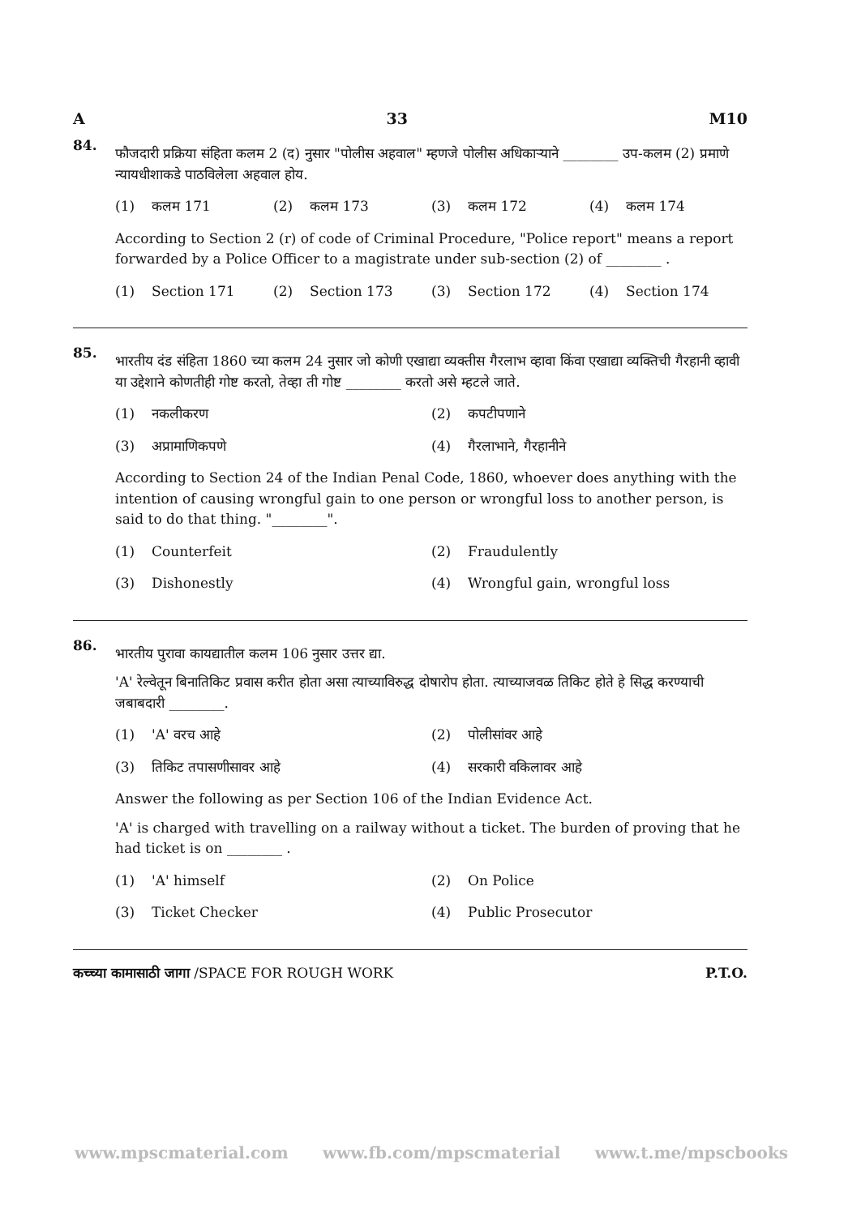A 33 M10
84.
फौजदारी प्रक्रिया संहिता कलम 2 (द) नुसार "पोलीस अहवाल" म्हणजे पोलीस अधिकाऱ्याने ________ उप-कलम (2) प्रमाणे न्यायधीशाकडे पाठविलेला अहवाल होय.
(1) कलम 171
(2) कलम 173
(3) कलम 172
(4) कलम 174
According to Section 2 (r) of code of Criminal Procedure, "Police report" means a report forwarded by a Police Officer to a magistrate under sub-section (2) of ________ .
(1) Section 171
(2) Section 173
(3) Section 172
(4) Section 174
85.
भारतीय दंड संहिता 1860 च्या कलम 24 नुसार जो कोणी एखाद्या व्यक्तीस गैरलाभ व्हावा किंवा एखाद्या व्यक्तिची गैरहानी व्हावी या उद्देशाने कोणतीही गोष्ट करतो, तेव्हा ती गोष्ट ________ करतो असे म्हटले जाते.
(1) नकलीकरण
(2) कपटीपणाने
(3) अप्रामाणिकपणे
(4) गैरलाभाने, गैरहानीने
According to Section 24 of the Indian Penal Code, 1860, whoever does anything with the intention of causing wrongful gain to one person or wrongful loss to another person, is said to do that thing. "________".
(1) Counterfeit
(2) Fraudulently
(3) Dishonestly
(4) Wrongful gain, wrongful loss
86.
भारतीय पुरावा कायद्यातील कलम 106 नुसार उत्तर द्या.
'A' रेल्वेतून बिनातिकिट प्रवास करीत होता असा त्याच्याविरुद्ध दोषारोप होता. त्याच्याजवळ तिकिट होते हे सिद्ध करण्याची जबाबदारी ________.
(1) 'A' वरच आहे
(2) पोलीसांवर आहे
(3) तिकिट तपासणीसावर आहे
(4) सरकारी वकिलावर आहे
Answer the following as per Section 106 of the Indian Evidence Act.
'A' is charged with travelling on a railway without a ticket. The burden of proving that he had ticket is on ________ .
(1) 'A' himself
(2) On Police
(3) Ticket Checker
(4) Public Prosecutor
कच्च्या कामासाठी जागा /SPACE FOR ROUGH WORK P.T.O.
www.mpscmaterial.com www.fb.com/mpscmaterial www.t.me/mpscbooks